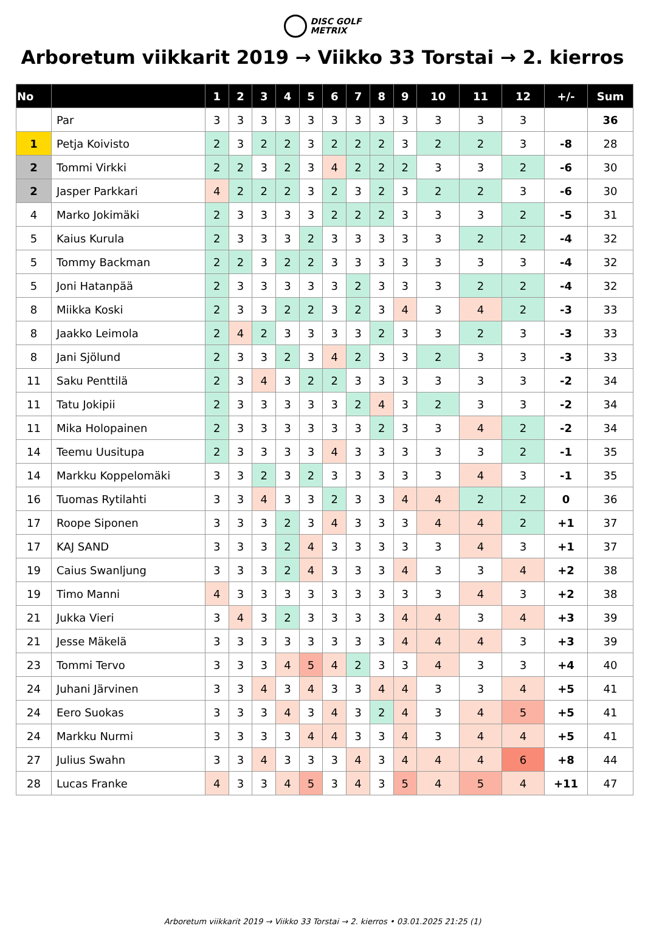DISC GOLF
METRIX
Arboretum viikkarit 2019 → Viikko 33 Torstai → 2. kierros
| No | | 1 | 2 | 3 | 4 | 5 | 6 | 7 | 8 | 9 | 10 | 11 | 12 | +/- | Sum |
| --- | --- | --- | --- | --- | --- | --- | --- | --- | --- | --- | --- | --- | --- | --- | --- |
| | Par | 3 | 3 | 3 | 3 | 3 | 3 | 3 | 3 | 3 | 3 | 3 | 3 | | 36 |
| 1 | Petja Koivisto | 2 | 3 | 2 | 2 | 3 | 2 | 2 | 2 | 3 | 2 | 2 | 3 | -8 | 28 |
| 2 | Tommi Virkki | 2 | 2 | 3 | 2 | 3 | 4 | 2 | 2 | 2 | 3 | 3 | 2 | -6 | 30 |
| 2 | Jasper Parkkari | 4 | 2 | 2 | 2 | 3 | 2 | 3 | 2 | 3 | 2 | 2 | 3 | -6 | 30 |
| 4 | Marko Jokimäki | 2 | 3 | 3 | 3 | 3 | 2 | 2 | 2 | 3 | 3 | 3 | 2 | -5 | 31 |
| 5 | Kaius Kurula | 2 | 3 | 3 | 3 | 2 | 3 | 3 | 3 | 3 | 3 | 2 | 2 | -4 | 32 |
| 5 | Tommy Backman | 2 | 2 | 3 | 2 | 2 | 3 | 3 | 3 | 3 | 3 | 3 | 3 | -4 | 32 |
| 5 | Joni Hatanpää | 2 | 3 | 3 | 3 | 3 | 3 | 2 | 3 | 3 | 3 | 2 | 2 | -4 | 32 |
| 8 | Miikka Koski | 2 | 3 | 3 | 2 | 2 | 3 | 2 | 3 | 4 | 3 | 4 | 2 | -3 | 33 |
| 8 | Jaakko Leimola | 2 | 4 | 2 | 3 | 3 | 3 | 3 | 2 | 3 | 3 | 2 | 3 | -3 | 33 |
| 8 | Jani Sjölund | 2 | 3 | 3 | 2 | 3 | 4 | 2 | 3 | 3 | 2 | 3 | 3 | -3 | 33 |
| 11 | Saku Penttilä | 2 | 3 | 4 | 3 | 2 | 2 | 3 | 3 | 3 | 3 | 3 | 3 | -2 | 34 |
| 11 | Tatu Jokipii | 2 | 3 | 3 | 3 | 3 | 3 | 2 | 4 | 3 | 2 | 3 | 3 | -2 | 34 |
| 11 | Mika Holopainen | 2 | 3 | 3 | 3 | 3 | 3 | 3 | 2 | 3 | 3 | 4 | 2 | -2 | 34 |
| 14 | Teemu Uusitupa | 2 | 3 | 3 | 3 | 3 | 4 | 3 | 3 | 3 | 3 | 3 | 2 | -1 | 35 |
| 14 | Markku Koppelomäki | 3 | 3 | 2 | 3 | 2 | 3 | 3 | 3 | 3 | 3 | 4 | 3 | -1 | 35 |
| 16 | Tuomas Rytilahti | 3 | 3 | 4 | 3 | 3 | 2 | 3 | 3 | 4 | 4 | 2 | 2 | 0 | 36 |
| 17 | Roope Siponen | 3 | 3 | 3 | 2 | 3 | 4 | 3 | 3 | 3 | 4 | 4 | 2 | +1 | 37 |
| 17 | KAJ SAND | 3 | 3 | 3 | 2 | 4 | 3 | 3 | 3 | 3 | 3 | 4 | 3 | +1 | 37 |
| 19 | Caius Swanljung | 3 | 3 | 3 | 2 | 4 | 3 | 3 | 3 | 4 | 3 | 3 | 4 | +2 | 38 |
| 19 | Timo Manni | 4 | 3 | 3 | 3 | 3 | 3 | 3 | 3 | 3 | 3 | 4 | 3 | +2 | 38 |
| 21 | Jukka Vieri | 3 | 4 | 3 | 2 | 3 | 3 | 3 | 3 | 4 | 4 | 3 | 4 | +3 | 39 |
| 21 | Jesse Mäkelä | 3 | 3 | 3 | 3 | 3 | 3 | 3 | 3 | 4 | 4 | 4 | 3 | +3 | 39 |
| 23 | Tommi Tervo | 3 | 3 | 3 | 4 | 5 | 4 | 2 | 3 | 3 | 4 | 3 | 3 | +4 | 40 |
| 24 | Juhani Järvinen | 3 | 3 | 4 | 3 | 4 | 3 | 3 | 4 | 4 | 3 | 3 | 4 | +5 | 41 |
| 24 | Eero Suokas | 3 | 3 | 3 | 4 | 3 | 4 | 3 | 2 | 4 | 3 | 4 | 5 | +5 | 41 |
| 24 | Markku Nurmi | 3 | 3 | 3 | 3 | 4 | 4 | 3 | 3 | 4 | 3 | 4 | 4 | +5 | 41 |
| 27 | Julius Swahn | 3 | 3 | 4 | 3 | 3 | 3 | 4 | 3 | 4 | 4 | 4 | 6 | +8 | 44 |
| 28 | Lucas Franke | 4 | 3 | 3 | 4 | 5 | 3 | 4 | 3 | 5 | 4 | 5 | 4 | +11 | 47 |
Arboretum viikkarit 2019 → Viikko 33 Torstai → 2. kierros • 03.01.2025 21:25 (1)